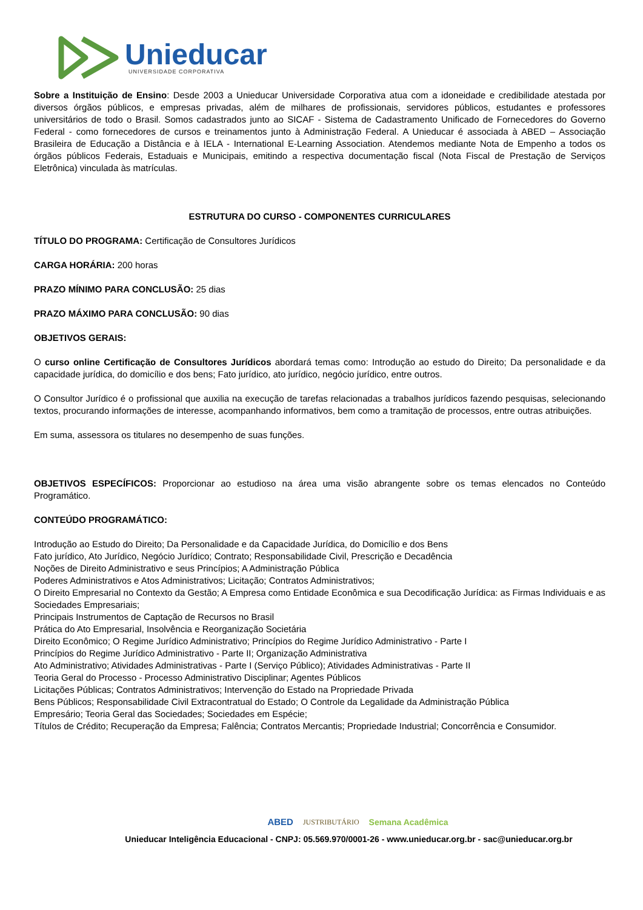Unieducar
UNIVERSIDADE CORPORATIVA
Sobre a Instituição de Ensino: Desde 2003 a Unieducar Universidade Corporativa atua com a idoneidade e credibilidade atestada por diversos órgãos públicos, e empresas privadas, além de milhares de profissionais, servidores públicos, estudantes e professores universitários de todo o Brasil. Somos cadastrados junto ao SICAF - Sistema de Cadastramento Unificado de Fornecedores do Governo Federal - como fornecedores de cursos e treinamentos junto à Administração Federal. A Unieducar é associada à ABED – Associação Brasileira de Educação a Distância e à IELA - International E-Learning Association. Atendemos mediante Nota de Empenho a todos os órgãos públicos Federais, Estaduais e Municipais, emitindo a respectiva documentação fiscal (Nota Fiscal de Prestação de Serviços Eletrônica) vinculada às matrículas.
ESTRUTURA DO CURSO - COMPONENTES CURRICULARES
TÍTULO DO PROGRAMA: Certificação de Consultores Jurídicos
CARGA HORÁRIA: 200 horas
PRAZO MÍNIMO PARA CONCLUSÃO: 25 dias
PRAZO MÁXIMO PARA CONCLUSÃO: 90 dias
OBJETIVOS GERAIS:
O curso online Certificação de Consultores Jurídicos abordará temas como: Introdução ao estudo do Direito; Da personalidade e da capacidade jurídica, do domicílio e dos bens; Fato jurídico, ato jurídico, negócio jurídico, entre outros.
O Consultor Jurídico é o profissional que auxilia na execução de tarefas relacionadas a trabalhos jurídicos fazendo pesquisas, selecionando textos, procurando informações de interesse, acompanhando informativos, bem como a tramitação de processos, entre outras atribuições.
Em suma, assessora os titulares no desempenho de suas funções.
OBJETIVOS ESPECÍFICOS: Proporcionar ao estudioso na área uma visão abrangente sobre os temas elencados no Conteúdo Programático.
CONTEÚDO PROGRAMÁTICO:
Introdução ao Estudo do Direito; Da Personalidade e da Capacidade Jurídica, do Domicílio e dos Bens
Fato jurídico, Ato Jurídico, Negócio Jurídico; Contrato; Responsabilidade Civil, Prescrição e Decadência
Noções de Direito Administrativo e seus Princípios; A Administração Pública
Poderes Administrativos e Atos Administrativos; Licitação; Contratos Administrativos;
O Direito Empresarial no Contexto da Gestão; A Empresa como Entidade Econômica e sua Decodificação Jurídica: as Firmas Individuais e as Sociedades Empresariais;
Principais Instrumentos de Captação de Recursos no Brasil
Prática do Ato Empresarial, Insolvência e Reorganização Societária
Direito Econômico; O Regime Jurídico Administrativo; Princípios do Regime Jurídico Administrativo - Parte I
Princípios do Regime Jurídico Administrativo - Parte II; Organização Administrativa
Ato Administrativo; Atividades Administrativas - Parte I (Serviço Público); Atividades Administrativas - Parte II
Teoria Geral do Processo - Processo Administrativo Disciplinar; Agentes Públicos
Licitações Públicas; Contratos Administrativos; Intervenção do Estado na Propriedade Privada
Bens Públicos; Responsabilidade Civil Extracontratual do Estado; O Controle da Legalidade da Administração Pública
Empresário; Teoria Geral das Sociedades; Sociedades em Espécie;
Títulos de Crédito; Recuperação da Empresa; Falência; Contratos Mercantis; Propriedade Industrial; Concorrência e Consumidor.
ABED JUSTRIBUTÁRIO Semana Acadêmica
Unieducar Inteligência Educacional - CNPJ: 05.569.970/0001-26 - www.unieducar.org.br - sac@unieducar.org.br